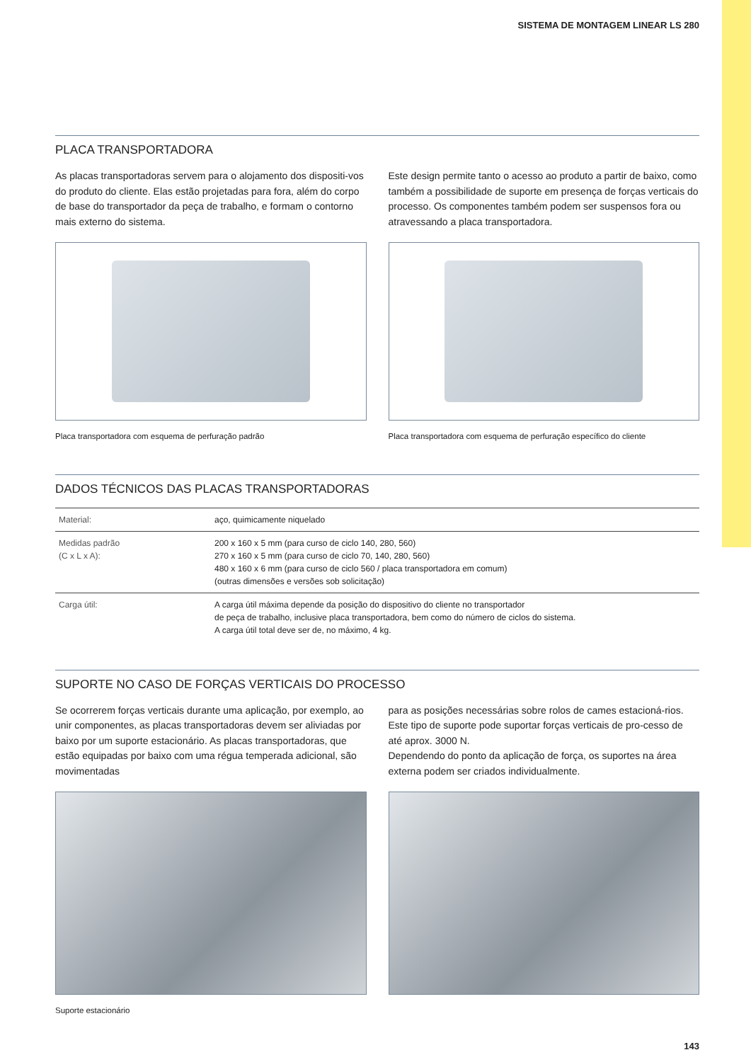SISTEMA DE MONTAGEM LINEAR LS 280
PLACA TRANSPORTADORA
As placas transportadoras servem para o alojamento dos dispositi-vos do produto do cliente. Elas estão projetadas para fora, além do corpo de base do transportador da peça de trabalho, e formam o contorno mais externo do sistema.
Placa transportadora com esquema de perfuração padrão
Este design permite tanto o acesso ao produto a partir de baixo, como também a possibilidade de suporte em presença de forças verticais do processo. Os componentes também podem ser suspensos fora ou atravessando a placa transportadora.
Placa transportadora com esquema de perfuração específico do cliente
DADOS TÉCNICOS DAS PLACAS TRANSPORTADORAS
| Material: | aço, quimicamente niquelado |
| Medidas padrão (C x L x A): | 200 x 160 x 5 mm (para curso de ciclo 140, 280, 560) 270 x 160 x 5 mm (para curso de ciclo 70, 140, 280, 560) 480 x 160 x 6 mm (para curso de ciclo 560 / placa transportadora em comum) (outras dimensões e versões sob solicitação) |
| Carga útil: | A carga útil máxima depende da posição do dispositivo do cliente no transportador de peça de trabalho, inclusive placa transportadora, bem como do número de ciclos do sistema. A carga útil total deve ser de, no máximo, 4 kg. |
SUPORTE NO CASO DE FORÇAS VERTICAIS DO PROCESSO
Se ocorrerem forças verticais durante uma aplicação, por exemplo, ao unir componentes, as placas transportadoras devem ser aliviadas por baixo por um suporte estacionário. As placas transportadoras, que estão equipadas por baixo com uma régua temperada adicional, são movimentadas
Suporte estacionário
para as posições necessárias sobre rolos de cames estacioná-rios. Este tipo de suporte pode suportar forças verticais de pro-cesso de até aprox. 3000 N.
Dependendo do ponto da aplicação de força, os suportes na área externa podem ser criados individualmente.
143